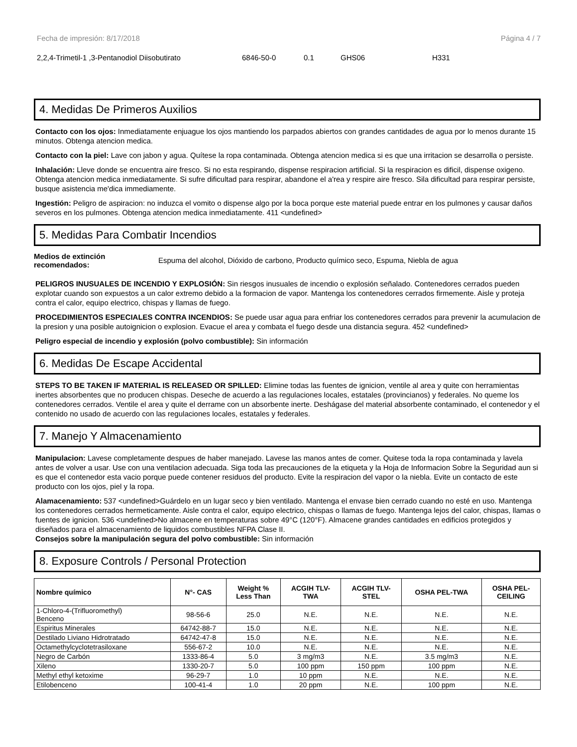Fecha de impresión: 8/17/2018 Página 4 / 7
2,2,4-Trimetil-1 ,3-Pentanodiol Diisobutirato 6846-50-0 0.1 GHS06 H331
4. Medidas De Primeros Auxilios
Contacto con los ojos: Inmediatamente enjuague los ojos mantiendo los parpados abiertos con grandes cantidades de agua por lo menos durante 15 minutos. Obtenga atencion medica.
Contacto con la piel: Lave con jabon y agua. Quítese la ropa contaminada. Obtenga atencion medica si es que una irritacion se desarrolla o persiste.
Inhalación: Lleve donde se encuentra aire fresco. Si no esta respirando, dispense respiracion artificial. Si la respiracion es dificil, dispense oxigeno. Obtenga atencion medica inmediatamente. Si sufre dificultad para respirar, abandone el a'rea y respire aire fresco. Sila dificultad para respirar persiste, busque asistencia me'dica immediamente.
Ingestión: Peligro de aspiracion: no induzca el vomito o dispense algo por la boca porque este material puede entrar en los pulmones y causar daños severos en los pulmones. Obtenga atencion medica inmediatamente. 411 <undefined>
5. Medidas Para Combatir Incendios
Medios de extinción recomendados: Espuma del alcohol, Dióxido de carbono, Producto químico seco, Espuma, Niebla de agua
PELIGROS INUSUALES DE INCENDIO Y EXPLOSIÓN: Sin riesgos inusuales de incendio o explosión señalado. Contenedores cerrados pueden explotar cuando son expuestos a un calor extremo debido a la formacion de vapor. Mantenga los contenedores cerrados firmemente. Aisle y proteja contra el calor, equipo electrico, chispas y llamas de fuego.
PROCEDIMIENTOS ESPECIALES CONTRA INCENDIOS: Se puede usar agua para enfriar los contenedores cerrados para prevenir la acumulacion de la presion y una posible autoignicion o explosion. Evacue el area y combata el fuego desde una distancia segura. 452 <undefined>
Peligro especial de incendio y explosión (polvo combustible): Sin información
6. Medidas De Escape Accidental
STEPS TO BE TAKEN IF MATERIAL IS RELEASED OR SPILLED: Elimine todas las fuentes de ignicion, ventile al area y quite con herramientas inertes absorbentes que no producen chispas. Deseche de acuerdo a las regulaciones locales, estatales (provincianos) y federales. No queme los contenedores cerrados. Ventile el area y quite el derrame con un absorbente inerte. Deshágase del material absorbente contaminado, el contenedor y el contenido no usado de acuerdo con las regulaciones locales, estatales y federales.
7. Manejo Y Almacenamiento
Manipulacion: Lavese completamente despues de haber manejado. Lavese las manos antes de comer. Quitese toda la ropa contaminada y lavela antes de volver a usar. Use con una ventilacion adecuada. Siga toda las precauciones de la etiqueta y la Hoja de Informacion Sobre la Seguridad aun si es que el contenedor esta vacio porque puede contener residuos del producto. Evite la respiracion del vapor o la niebla. Evite un contacto de este producto con los ojos, piel y la ropa.
Alamacenamiento: 537 <undefined>Guárdelo en un lugar seco y bien ventilado. Mantenga el envase bien cerrado cuando no esté en uso. Mantenga los contenedores cerrados hermeticamente. Aisle contra el calor, equipo electrico, chispas o llamas de fuego. Mantenga lejos del calor, chispas, llamas o fuentes de ignicion. 536 <undefined>No almacene en temperaturas sobre 49°C (120°F). Almacene grandes cantidades en edificios protegidos y diseñados para el almacenamiento de liquidos combustibles NFPA Clase II.
Consejos sobre la manipulación segura del polvo combustible: Sin información
8. Exposure Controls / Personal Protection
| Nombre químico | N°- CAS | Weight % Less Than | ACGIH TLV- TWA | ACGIH TLV- STEL | OSHA PEL-TWA | OSHA PEL- CEILING |
| --- | --- | --- | --- | --- | --- | --- |
| 1-Chloro-4-(Trifluoromethyl) Benceno | 98-56-6 | 25.0 | N.E. | N.E. | N.E. | N.E. |
| Espiritus Minerales | 64742-88-7 | 15.0 | N.E. | N.E. | N.E. | N.E. |
| Destilado Liviano Hidrotratado | 64742-47-8 | 15.0 | N.E. | N.E. | N.E. | N.E. |
| Octamethylcyclotetrasiloxane | 556-67-2 | 10.0 | N.E. | N.E. | N.E. | N.E. |
| Negro de Carbón | 1333-86-4 | 5.0 | 3 mg/m3 | N.E. | 3.5 mg/m3 | N.E. |
| Xileno | 1330-20-7 | 5.0 | 100 ppm | 150 ppm | 100 ppm | N.E. |
| Methyl ethyl ketoxime | 96-29-7 | 1.0 | 10 ppm | N.E. | N.E. | N.E. |
| Etilobenceno | 100-41-4 | 1.0 | 20 ppm | N.E. | 100 ppm | N.E. |